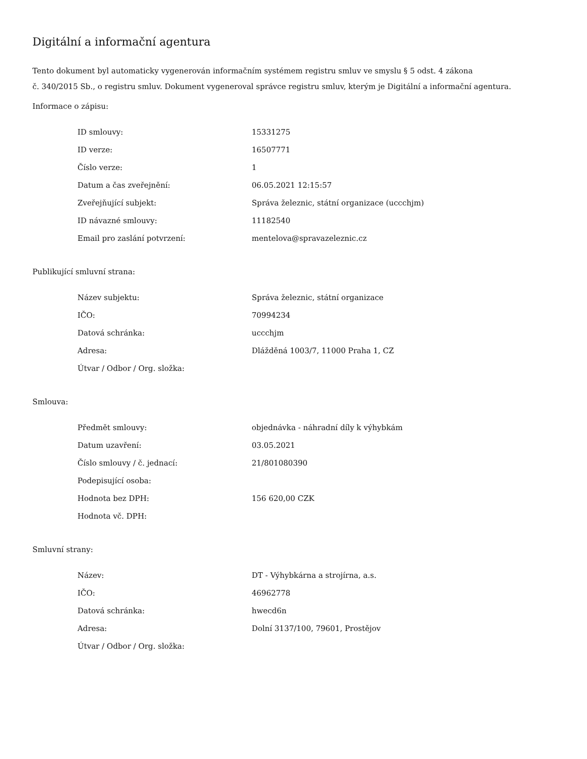Digitální a informační agentura
Tento dokument byl automaticky vygenerován informačním systémem registru smluv ve smyslu § 5 odst. 4 zákona
č. 340/2015 Sb., o registru smluv. Dokument vygeneroval správce registru smluv, kterým je Digitální a informační agentura.
Informace o zápisu:
| ID smlouvy: | 15331275 |
| ID verze: | 16507771 |
| Číslo verze: | 1 |
| Datum a čas zveřejnění: | 06.05.2021 12:15:57 |
| Zveřejňující subjekt: | Správa železnic, státní organizace (uccchjm) |
| ID návazné smlouvy: | 11182540 |
| Email pro zaslání potvrzení: | mentelova@spravazeleznic.cz |
Publikující smluvní strana:
| Název subjektu: | Správa železnic, státní organizace |
| IČO: | 70994234 |
| Datová schránka: | uccchjm |
| Adresa: | Dlážděná 1003/7, 11000 Praha 1, CZ |
| Útvar / Odbor / Org. složka: | |
Smlouva:
| Předmět smlouvy: | objednávka - náhradní díly k výhybkám |
| Datum uzavření: | 03.05.2021 |
| Číslo smlouvy / č. jednací: | 21/801080390 |
| Podepisující osoba: | |
| Hodnota bez DPH: | 156 620,00 CZK |
| Hodnota vč. DPH: | |
Smluvní strany:
| Název: | DT - Výhybkárna a strojírna, a.s. |
| IČO: | 46962778 |
| Datová schránka: | hwecd6n |
| Adresa: | Dolní 3137/100, 79601, Prostějov |
| Útvar / Odbor / Org. složka: | |